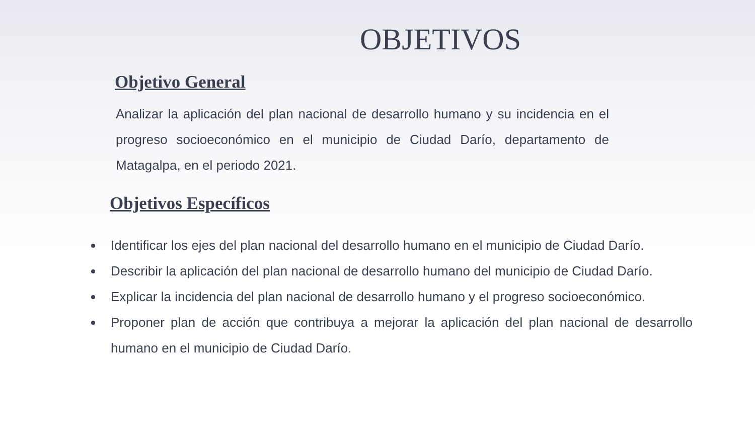OBJETIVOS
Objetivo General
Analizar la aplicación del plan nacional de desarrollo humano y su incidencia en el progreso socioeconómico en el municipio de Ciudad Darío, departamento de Matagalpa, en el periodo 2021.
Objetivos Específicos
Identificar los ejes del plan nacional del desarrollo humano en el municipio de Ciudad Darío.
Describir la aplicación del plan nacional de desarrollo humano del municipio de Ciudad Darío.
Explicar la incidencia del plan nacional de desarrollo humano y el progreso socioeconómico.
Proponer plan de acción que contribuya a mejorar la aplicación del plan nacional de desarrollo humano en el municipio de Ciudad Darío.